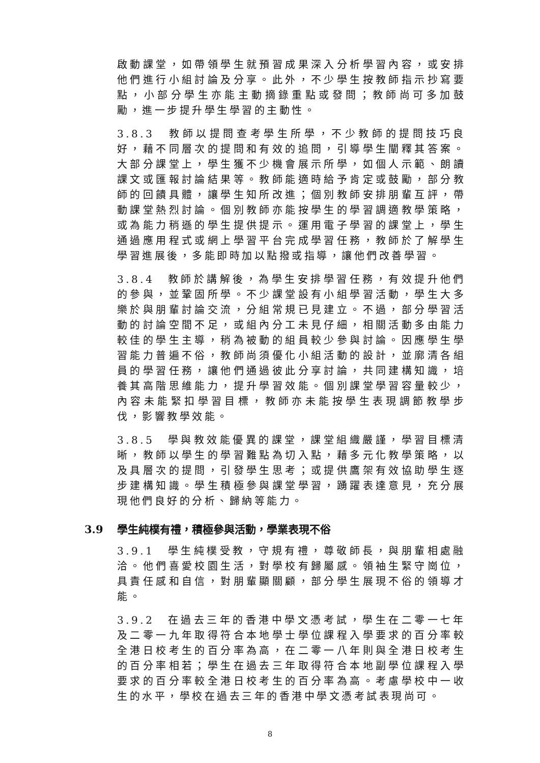啟動課堂，如帶領學生就預習成果深入分析學習內容，或安排他們進行小組討論及分享。此外，不少學生按教師指示抄寫要點，小部分學生亦能主動摘錄重點或發問；教師尚可多加鼓勵，進一步提升學生學習的主動性。
3.8.3　教師以提問查考學生所學，不少教師的提問技巧良好，藉不同層次的提問和有效的追問，引導學生闡釋其答案。大部分課堂上，學生獲不少機會展示所學，如個人示範、朗讀課文或匯報討論結果等。教師能適時給予肯定或鼓勵，部分教師的回饋具體，讓學生知所改進；個別教師安排朋輩互評，帶動課堂熱烈討論。個別教師亦能按學生的學習調適教學策略，或為能力稍遜的學生提供提示。運用電子學習的課堂上，學生通過應用程式或網上學習平台完成學習任務，教師於了解學生學習進展後，多能即時加以點撥或指導，讓他們改善學習。
3.8.4　教師於講解後，為學生安排學習任務，有效提升他們的參與，並鞏固所學。不少課堂設有小組學習活動，學生大多樂於與朋輩討論交流，分組常規已見建立。不過，部分學習活動的討論空間不足，或組內分工未見仔細，相關活動多由能力較佳的學生主導，稍為被動的組員較少參與討論。因應學生學習能力普遍不俗，教師尚須優化小組活動的設計，並廓清各組員的學習任務，讓他們通過彼此分享討論，共同建構知識，培養其高階思維能力，提升學習效能。個別課堂學習容量較少，內容未能緊扣學習目標，教師亦未能按學生表現調節教學步伐，影響教學效能。
3.8.5　學與教效能優異的課堂，課堂組織嚴謹，學習目標清晰，教師以學生的學習難點為切入點，藉多元化教學策略，以及具層次的提問，引發學生思考；或提供鷹架有效協助學生逐步建構知識。學生積極參與課堂學習，踴躍表達意見，充分展現他們良好的分析、歸納等能力。
3.9 學生純樸有禮，積極參與活動，學業表現不俗
3.9.1　學生純樸受教，守規有禮，尊敬師長，與朋輩相處融洽。他們喜愛校園生活，對學校有歸屬感。領袖生緊守崗位，具責任感和自信，對朋輩顯關顧，部分學生展現不俗的領導才能。
3.9.2　在過去三年的香港中學文憑考試，學生在二零一七年及二零一九年取得符合本地學士學位課程入學要求的百分率較全港日校考生的百分率為高，在二零一八年則與全港日校考生的百分率相若；學生在過去三年取得符合本地副學位課程入學要求的百分率較全港日校考生的百分率為高。考慮學校中一收生的水平，學校在過去三年的香港中學文憑考試表現尚可。
8